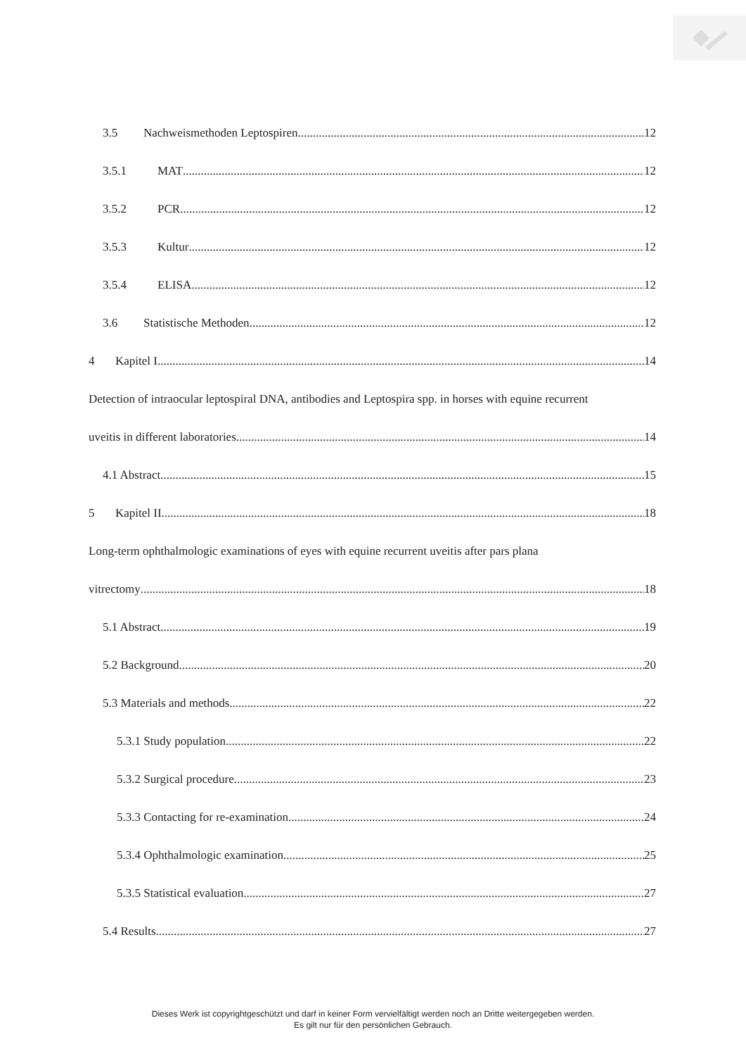3.5 Nachweismethoden Leptospiren 12
3.5.1 MAT 12
3.5.2 PCR 12
3.5.3 Kultur 12
3.5.4 ELISA 12
3.6 Statistische Methoden 12
4 Kapitel I 14
Detection of intraocular leptospiral DNA, antibodies and Leptospira spp. in horses with equine recurrent
uveitis in different laboratories 14
4.1 Abstract 15
5 Kapitel II 18
Long-term ophthalmologic examinations of eyes with equine recurrent uveitis after pars plana
vitrectomy 18
5.1 Abstract 19
5.2 Background 20
5.3 Materials and methods 22
5.3.1 Study population 22
5.3.2 Surgical procedure 23
5.3.3 Contacting for re-examination 24
5.3.4 Ophthalmologic examination 25
5.3.5 Statistical evaluation 27
5.4 Results 27
Dieses Werk ist copyrightgeschützt und darf in keiner Form vervielfältigt werden noch an Dritte weitergegeben werden.
Es gilt nur für den persönlichen Gebrauch.